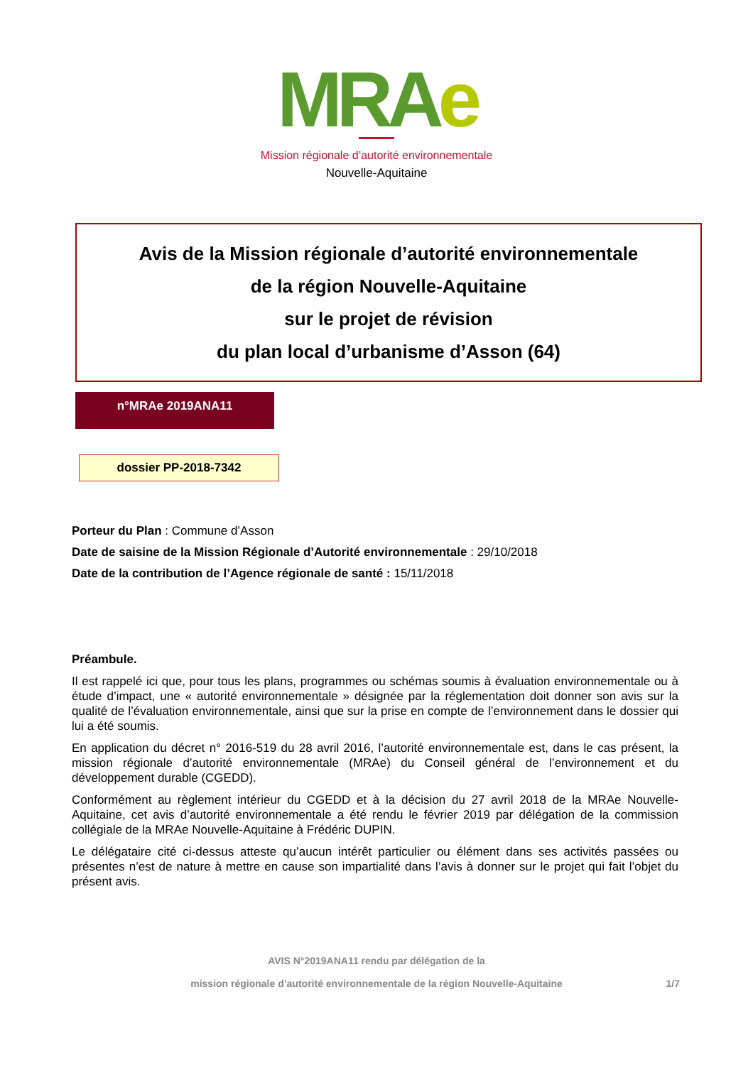MRAe
Mission régionale d’autorité environnementale
Nouvelle-Aquitaine
Avis de la Mission régionale d’autorité environnementale
de la région Nouvelle-Aquitaine
sur le projet de révision
du plan local d’urbanisme d’Asson (64)
n°MRAe 2019ANA11
dossier PP-2018-7342
Porteur du Plan : Commune d’Asson
Date de saisine de la Mission Régionale d’Autorité environnementale : 29/10/2018
Date de la contribution de l’Agence régionale de santé : 15/11/2018
Préambule.
Il est rappelé ici que, pour tous les plans, programmes ou schémas soumis à évaluation environnementale ou à étude d’impact, une « autorité environnementale » désignée par la réglementation doit donner son avis sur la qualité de l’évaluation environnementale, ainsi que sur la prise en compte de l’environnement dans le dossier qui lui a été soumis.
En application du décret n° 2016-519 du 28 avril 2016, l’autorité environnementale est, dans le cas présent, la mission régionale d’autorité environnementale (MRAe) du Conseil général de l’environnement et du développement durable (CGEDD).
Conformément au règlement intérieur du CGEDD et à la décision du 27 avril 2018 de la MRAe Nouvelle-Aquitaine, cet avis d’autorité environnementale a été rendu le février 2019 par délégation de la commission collégiale de la MRAe Nouvelle-Aquitaine à Frédéric DUPIN.
Le délégataire cité ci-dessus atteste qu’aucun intérêt particulier ou élément dans ses activités passées ou présentes n’est de nature à mettre en cause son impartialité dans l’avis à donner sur le projet qui fait l’objet du présent avis.
AVIS N°2019ANA11 rendu par délégation de la
mission régionale d’autorité environnementale de la région Nouvelle-Aquitaine 1/7